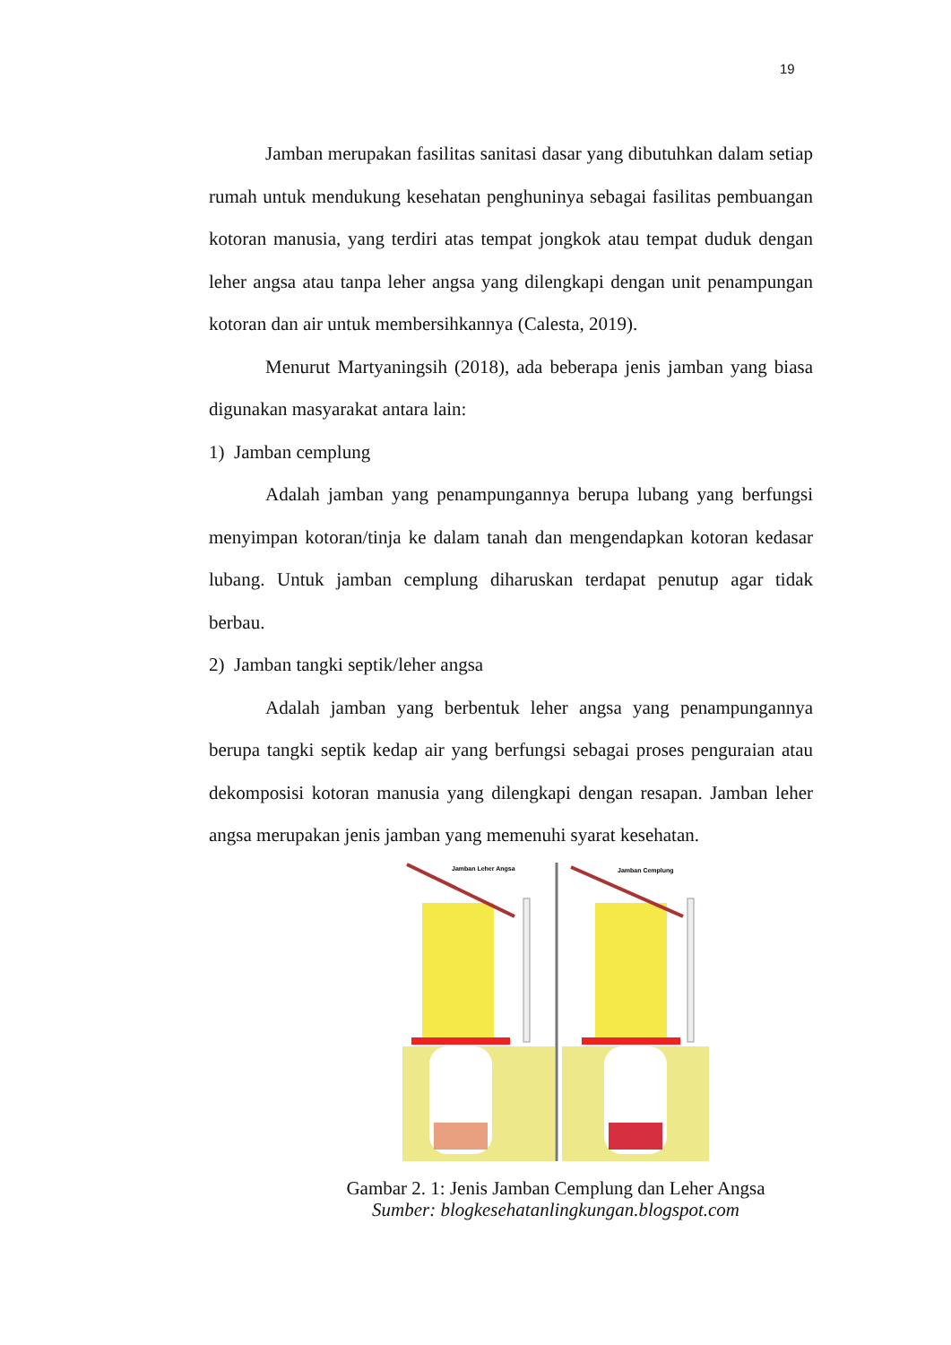19
Jamban merupakan fasilitas sanitasi dasar yang dibutuhkan dalam setiap rumah untuk mendukung kesehatan penghuninya sebagai fasilitas pembuangan kotoran manusia, yang terdiri atas tempat jongkok atau tempat duduk dengan leher angsa atau tanpa leher angsa yang dilengkapi dengan unit penampungan kotoran dan air untuk membersihkannya (Calesta, 2019).
Menurut Martyaningsih (2018), ada beberapa jenis jamban yang biasa digunakan masyarakat antara lain:
1) Jamban cemplung
Adalah jamban yang penampungannya berupa lubang yang berfungsi menyimpan kotoran/tinja ke dalam tanah dan mengendapkan kotoran kedasar lubang. Untuk jamban cemplung diharuskan terdapat penutup agar tidak berbau.
2) Jamban tangki septik/leher angsa
Adalah jamban yang berbentuk leher angsa yang penampungannya berupa tangki septik kedap air yang berfungsi sebagai proses penguraian atau dekomposisi kotoran manusia yang dilengkapi dengan resapan. Jamban leher angsa merupakan jenis jamban yang memenuhi syarat kesehatan.
Jamban Leher Angsa
Jamban Cemplung
Gambar 2. 1: Jenis Jamban Cemplung dan Leher Angsa
Sumber: blogkesehatanlingkungan.blogspot.com